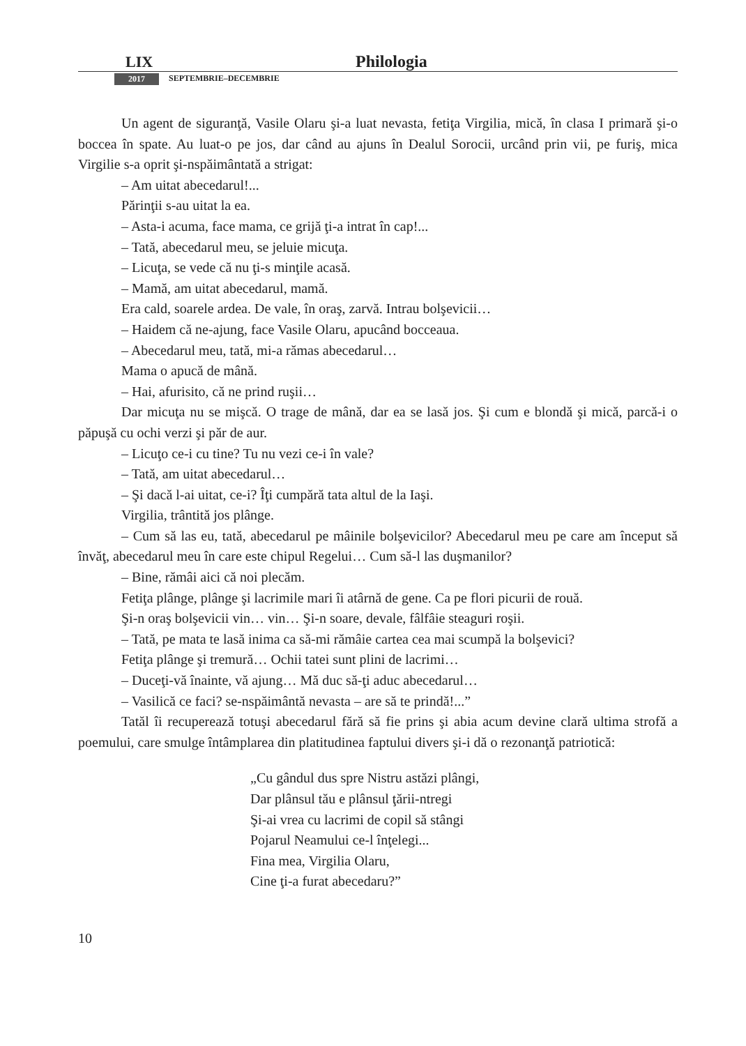LIX Philologia
2017 SEPTEMBRIE–DECEMBRIE
Un agent de siguranţă, Vasile Olaru şi-a luat nevasta, fetiţa Virgilia, mică, în clasa I primară şi-o boccea în spate. Au luat-o pe jos, dar când au ajuns în Dealul Sorocii, urcând prin vii, pe furiş, mica Virgilie s-a oprit şi-nspăimântată a strigat:
– Am uitat abecedarul!...
Părinţii s-au uitat la ea.
– Asta-i acuma, face mama, ce grijă ţi-a intrat în cap!...
– Tată, abecedarul meu, se jeluie micuţa.
– Licuţa, se vede că nu ţi-s minţile acasă.
– Mamă, am uitat abecedarul, mamă.
Era cald, soarele ardea. De vale, în oraş, zarvă. Intrau bolşevicii…
– Haidem că ne-ajung, face Vasile Olaru, apucând bocceaua.
– Abecedarul meu, tată, mi-a rămas abecedarul…
Mama o apucă de mână.
– Hai, afurisito, că ne prind ruşii…
Dar micuţa nu se mişcă. O trage de mână, dar ea se lasă jos. Şi cum e blondă şi mică, parcă-i o păpuşă cu ochi verzi şi păr de aur.
– Licuţo ce-i cu tine? Tu nu vezi ce-i în vale?
– Tată, am uitat abecedarul…
– Şi dacă l-ai uitat, ce-i? Îţi cumpără tata altul de la Iaşi.
Virgilia, trântită jos plânge.
– Cum să las eu, tată, abecedarul pe mâinile bolşevicilor? Abecedarul meu pe care am început să învăţ, abecedarul meu în care este chipul Regelui… Cum să-l las duşmanilor?
– Bine, rămâi aici că noi plecăm.
Fetiţa plânge, plânge şi lacrimile mari îi atârnă de gene. Ca pe flori picurii de rouă.
Şi-n oraş bolşevicii vin… vin… Şi-n soare, devale, fâlfâie steaguri roşii.
– Tată, pe mata te lasă inima ca să-mi rămâie cartea cea mai scumpă la bolşevici?
Fetiţa plânge şi tremură… Ochii tatei sunt plini de lacrimi…
– Duceţi-vă înainte, vă ajung… Mă duc să-ţi aduc abecedarul…
– Vasilică ce faci? se-nspăimântă nevasta – are să te prindă!...”
Tatăl îi recuperează totuşi abecedarul fără să fie prins şi abia acum devine clară ultima strofă a poemului, care smulge întâmplarea din platitudinea faptului divers şi-i dă o rezonanţă patriotică:
„Cu gândul dus spre Nistru astăzi plângi,
Dar plânsul tău e plânsul ţării-ntregi
Şi-ai vrea cu lacrimi de copil să stângi
Pojarul Neamului ce-l înţelegi...
Fina mea, Virgilia Olaru,
Cine ţi-a furat abecedaru?”
10